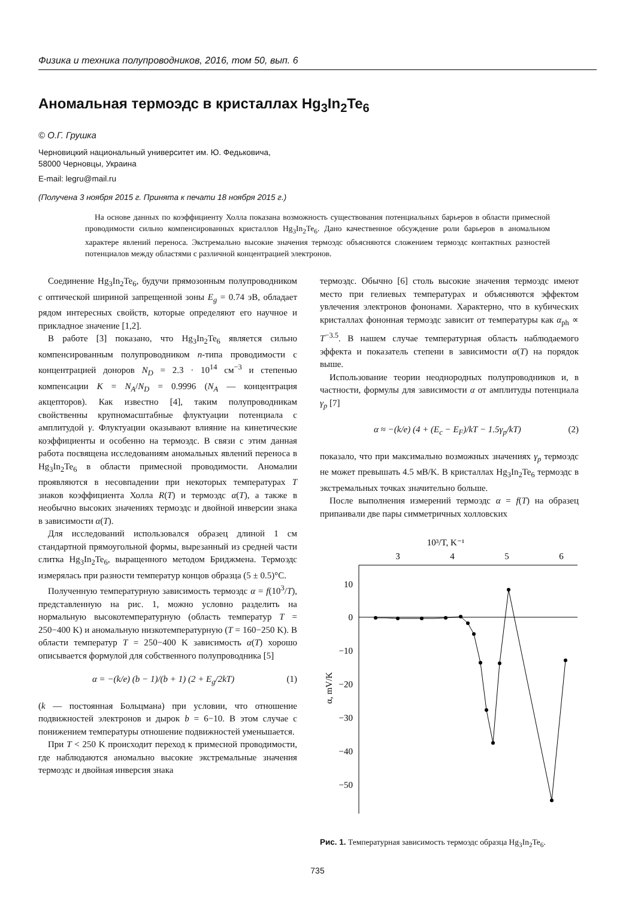Физика и техника полупроводников, 2016, том 50, вып. 6
Аномальная термоэдс в кристаллах Hg<sub>3</sub>In<sub>2</sub>Te<sub>6</sub>
© О.Г. Грушка
Черновицкий национальный университет им. Ю. Федьковича,
58000 Черновцы, Украина
E-mail: legru@mail.ru
(Получена 3 ноября 2015 г. Принята к печати 18 ноября 2015 г.)
На основе данных по коэффициенту Холла показана возможность существования потенциальных барьеров в области примесной проводимости сильно компенсированных кристаллов Hg<sub>3</sub>In<sub>2</sub>Te<sub>6</sub>. Дано качественное обсуждение роли барьеров в аномальном характере явлений переноса. Экстремально высокие значения термоэдс объясняются сложением термоэдс контактных разностей потенциалов между областями с различной концентрацией электронов.
Соединение Hg<sub>3</sub>In<sub>2</sub>Te<sub>6</sub>, будучи прямозонным полупроводником с оптической шириной запрещенной зоны E<sub>g</sub> = 0.74 эВ, обладает рядом интересных свойств, которые определяют его научное и прикладное значение [1,2].
В работе [3] показано, что Hg<sub>3</sub>In<sub>2</sub>Te<sub>6</sub> является сильно компенсированным полупроводником n-типа проводимости с концентрацией доноров N<sub>D</sub> = 2.3 · 10<sup>14</sup> см<sup>−3</sup> и степенью компенсации K = N<sub>A</sub>/N<sub>D</sub> = 0.9996 (N<sub>A</sub> — концентрация акцепторов). Как известно [4], таким полупроводникам свойственны крупномасштабные флуктуации потенциала с амплитудой γ. Флуктуации оказывают влияние на кинетические коэффициенты и особенно на термоэдс. В связи с этим данная работа посвящена исследованиям аномальных явлений переноса в Hg<sub>3</sub>In<sub>2</sub>Te<sub>6</sub> в области примесной проводимости. Аномалии проявляются в несовпадении при некоторых температурах T знаков коэффициента Холла R(T) и термоэдс α(T), а также в необычно высоких значениях термоэдс и двойной инверсии знака в зависимости α(T).
Для исследований использовался образец длиной 1 см стандартной прямоугольной формы, вырезанный из средней части слитка Hg<sub>3</sub>In<sub>2</sub>Te<sub>6</sub>, выращенного методом Бриджмена. Термоэдс измерялась при разности температур концов образца (5 ± 0.5)°C.
Полученную температурную зависимость термоэдс α = f(10<sup>3</sup>/T), представленную на рис. 1, можно условно разделить на нормальную высокотемпературную (область температур T = 250−400 K) и аномальную низкотемпературную (T = 160−250 K). В области температур T = 250−400 K зависимость α(T) хорошо описывается формулой для собственного полупроводника [5]
α = −(k/e) (b − 1)/(b + 1) (2 + E<sub>g</sub>/2kT) (1)
(k — постоянная Больцмана) при условии, что отношение подвижностей электронов и дырок b = 6−10. В этом случае с понижением температуры отношение подвижностей уменьшается.
При T < 250 K происходит переход к примесной проводимости, где наблюдаются аномально высокие экстремальные значения термоэдс и двойная инверсия знака
термоэдс. Обычно [6] столь высокие значения термоэдс имеют место при гелиевых температурах и объясняются эффектом увлечения электронов фононами. Характерно, что в кубических кристаллах фононная термоэдс зависит от температуры как α<sub>ph</sub> ∝ T<sup>−3.5</sup>. В нашем случае температурная область наблюдаемого эффекта и показатель степени в зависимости α(T) на порядок выше.
Использование теории неоднородных полупроводников и, в частности, формулы для зависимости α от амплитуды потенциала γ<sub>p</sub> [7]
α ≈ −(k/e) (4 + (E<sub>c</sub> − E<sub>F</sub>)/kT − 1.5γ<sub>p</sub>/kT) (2)
показало, что при максимально возможных значениях γ<sub>p</sub> термоэдс не может превышать 4.5 мВ/K. В кристаллах Hg<sub>3</sub>In<sub>2</sub>Te<sub>6</sub> термоэдс в экстремальных точках значительно больше.
После выполнения измерений термоэдс α = f(T) на образец припаивали две пары симметричных холловских
10³/T, K⁻¹
3
4
5
6
10
0
−10
−20
−30
−40
−50
α, mV/K
Рис. 1. Температурная зависимость термоэдс образца Hg<sub>3</sub>In<sub>2</sub>Te<sub>6</sub>.
735